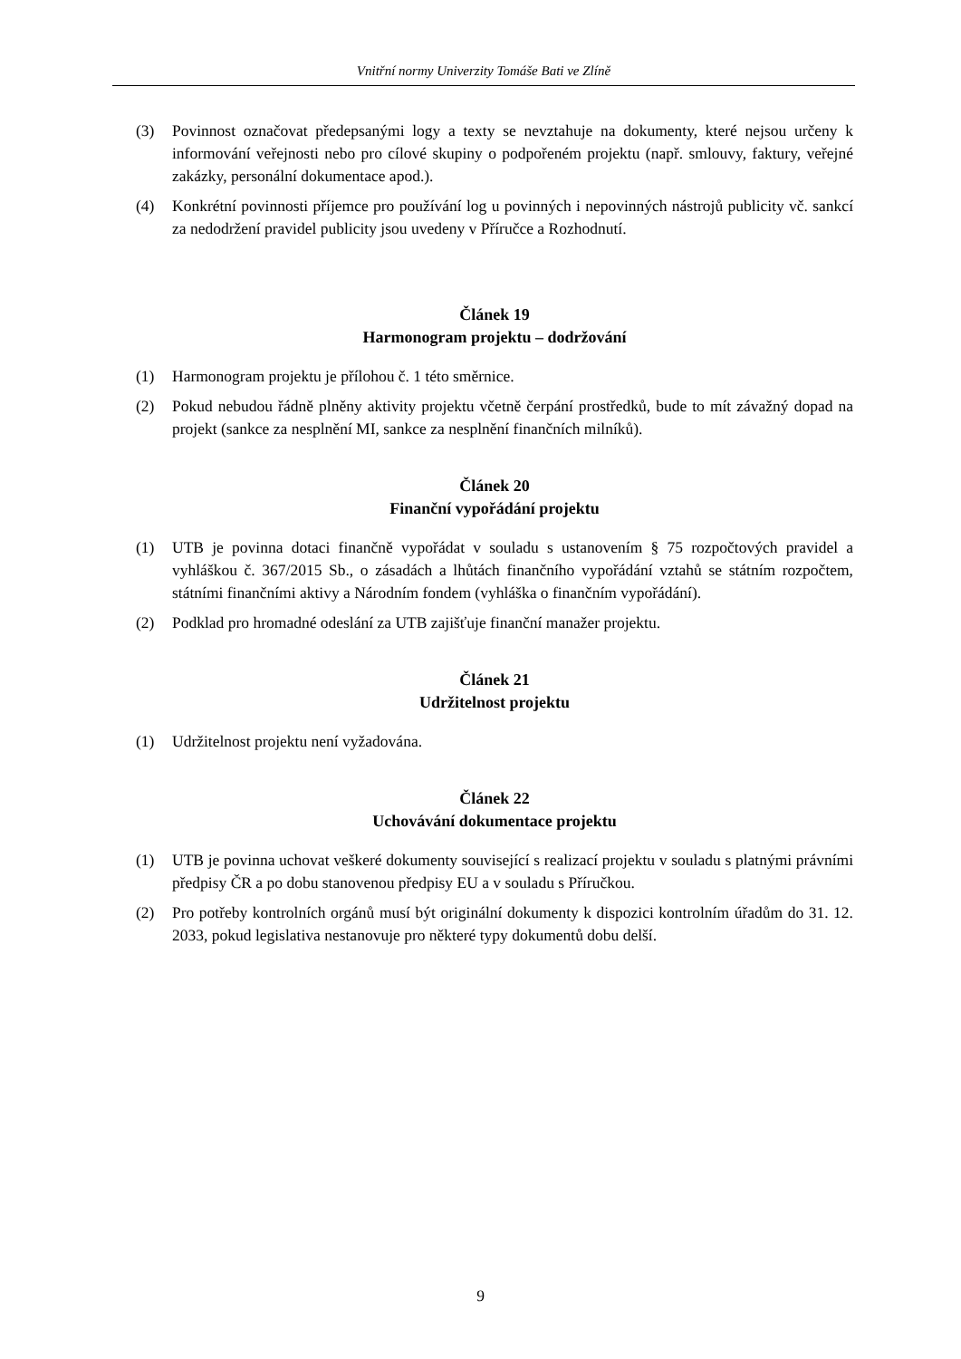Vnitřní normy Univerzity Tomáše Bati ve Zlíně
(3) Povinnost označovat předepsanými logy a texty se nevztahuje na dokumenty, které nejsou určeny k informování veřejnosti nebo pro cílové skupiny o podpořeném projektu (např. smlouvy, faktury, veřejné zakázky, personální dokumentace apod.).
(4) Konkrétní povinnosti příjemce pro používání log u povinných i nepovinných nástrojů publicity vč. sankcí za nedodržení pravidel publicity jsou uvedeny v Příručce a Rozhodnutí.
Článek 19
Harmonogram projektu – dodržování
(1) Harmonogram projektu je přílohou č. 1 této směrnice.
(2) Pokud nebudou řádně plněny aktivity projektu včetně čerpání prostředků, bude to mít závažný dopad na projekt (sankce za nesplnění MI, sankce za nesplnění finančních milníků).
Článek 20
Finanční vypořádání projektu
(1) UTB je povinna dotaci finančně vypořádat v souladu s ustanovením § 75 rozpočtových pravidel a vyhláškou č. 367/2015 Sb., o zásadách a lhůtách finančního vypořádání vztahů se státním rozpočtem, státními finančními aktivy a Národním fondem (vyhláška o finančním vypořádání).
(2) Podklad pro hromadné odeslání za UTB zajišťuje finanční manažer projektu.
Článek 21
Udržitelnost projektu
(1) Udržitelnost projektu není vyžadována.
Článek 22
Uchovávání dokumentace projektu
(1) UTB je povinna uchovat veškeré dokumenty související s realizací projektu v souladu s platnými právními předpisy ČR a po dobu stanovenou předpisy EU a v souladu s Příručkou.
(2) Pro potřeby kontrolních orgánů musí být originální dokumenty k dispozici kontrolním úřadům do 31. 12. 2033, pokud legislativa nestanovuje pro některé typy dokumentů dobu delší.
9